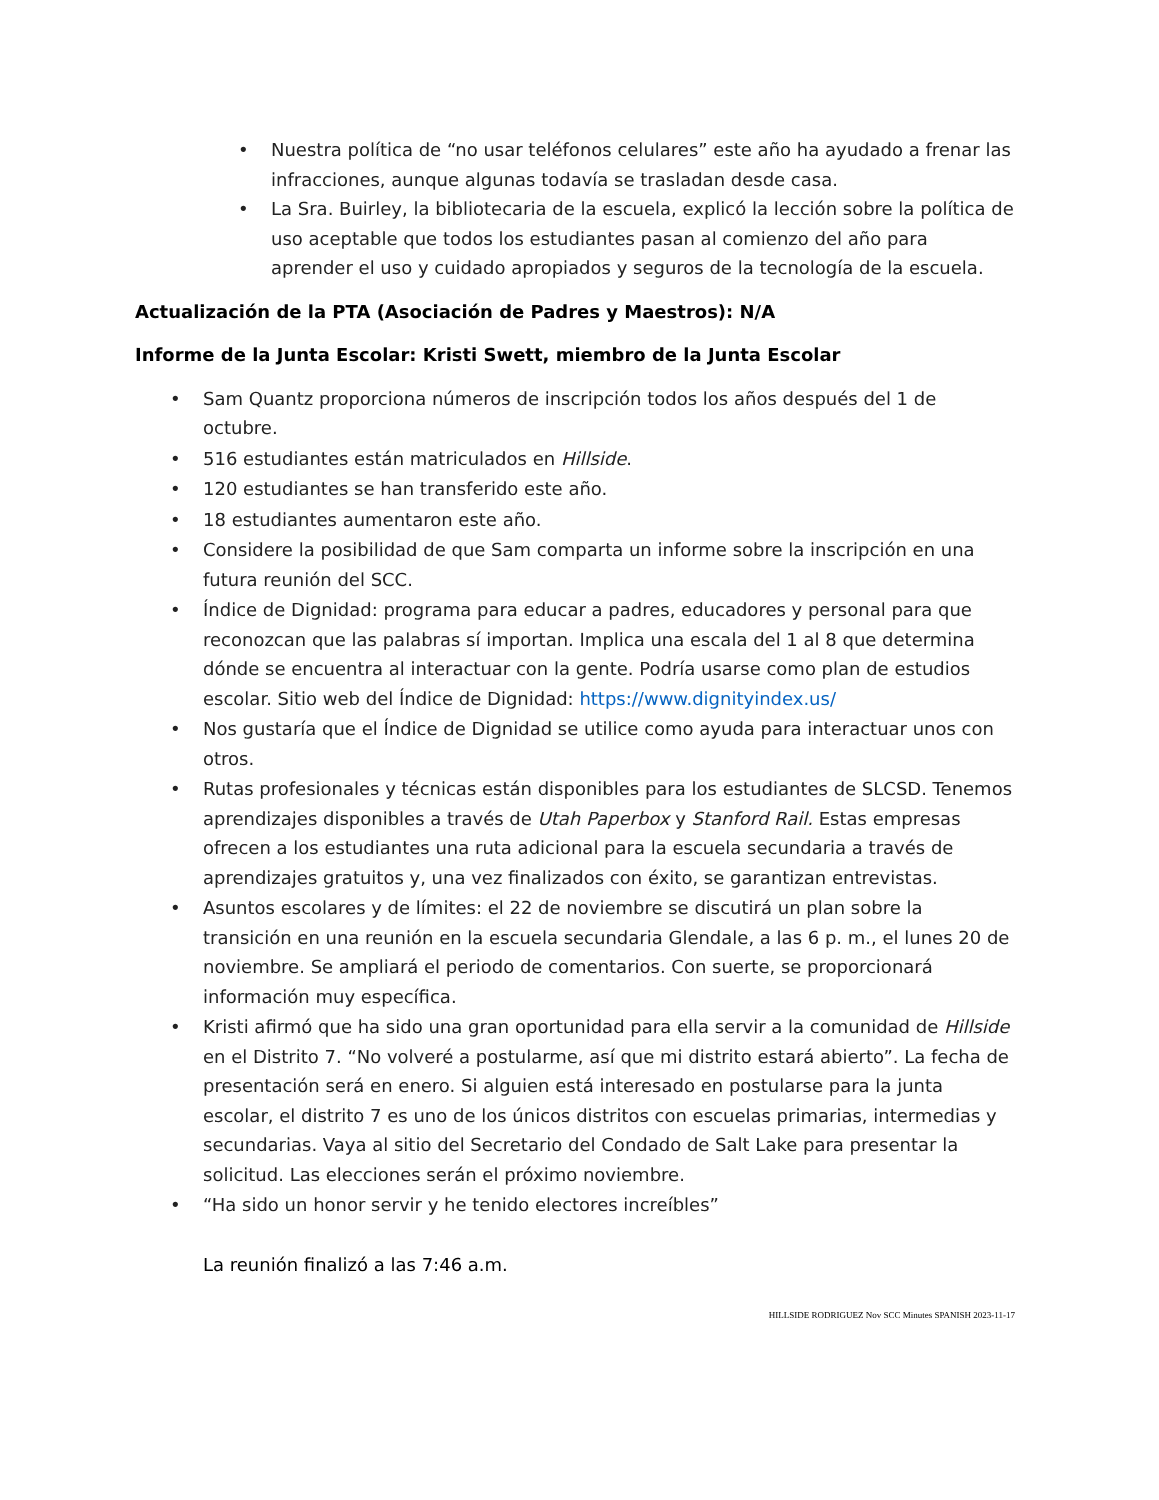• Nuestra política de “no usar teléfonos celulares” este año ha ayudado a frenar las infracciones, aunque algunas todavía se trasladan desde casa.
• La Sra. Buirley, la bibliotecaria de la escuela, explicó la lección sobre la política de uso aceptable que todos los estudiantes pasan al comienzo del año para aprender el uso y cuidado apropiados y seguros de la tecnología de la escuela.
Actualización de la PTA (Asociación de Padres y Maestros): N/A
Informe de la Junta Escolar: Kristi Swett, miembro de la Junta Escolar
• Sam Quantz proporciona números de inscripción todos los años después del 1 de octubre.
• 516 estudiantes están matriculados en Hillside.
• 120 estudiantes se han transferido este año.
• 18 estudiantes aumentaron este año.
• Considere la posibilidad de que Sam comparta un informe sobre la inscripción en una futura reunión del SCC.
• Índice de Dignidad: programa para educar a padres, educadores y personal para que reconozcan que las palabras sí importan. Implica una escala del 1 al 8 que determina dónde se encuentra al interactuar con la gente. Podría usarse como plan de estudios escolar. Sitio web del Índice de Dignidad: https://www.dignityindex.us/
• Nos gustaría que el Índice de Dignidad se utilice como ayuda para interactuar unos con otros.
• Rutas profesionales y técnicas están disponibles para los estudiantes de SLCSD. Tenemos aprendizajes disponibles a través de Utah Paperbox y Stanford Rail. Estas empresas ofrecen a los estudiantes una ruta adicional para la escuela secundaria a través de aprendizajes gratuitos y, una vez finalizados con éxito, se garantizan entrevistas.
• Asuntos escolares y de límites: el 22 de noviembre se discutirá un plan sobre la transición en una reunión en la escuela secundaria Glendale, a las 6 p. m., el lunes 20 de noviembre. Se ampliará el periodo de comentarios. Con suerte, se proporcionará información muy específica.
• Kristi afirmó que ha sido una gran oportunidad para ella servir a la comunidad de Hillside en el Distrito 7. “No volveré a postularme, así que mi distrito estará abierto”. La fecha de presentación será en enero. Si alguien está interesado en postularse para la junta escolar, el distrito 7 es uno de los únicos distritos con escuelas primarias, intermedias y secundarias. Vaya al sitio del Secretario del Condado de Salt Lake para presentar la solicitud. Las elecciones serán el próximo noviembre.
• “Ha sido un honor servir y he tenido electores increíbles”
La reunión finalizó a las 7:46 a.m.
HILLSIDE RODRIGUEZ Nov SCC Minutes SPANISH 2023-11-17